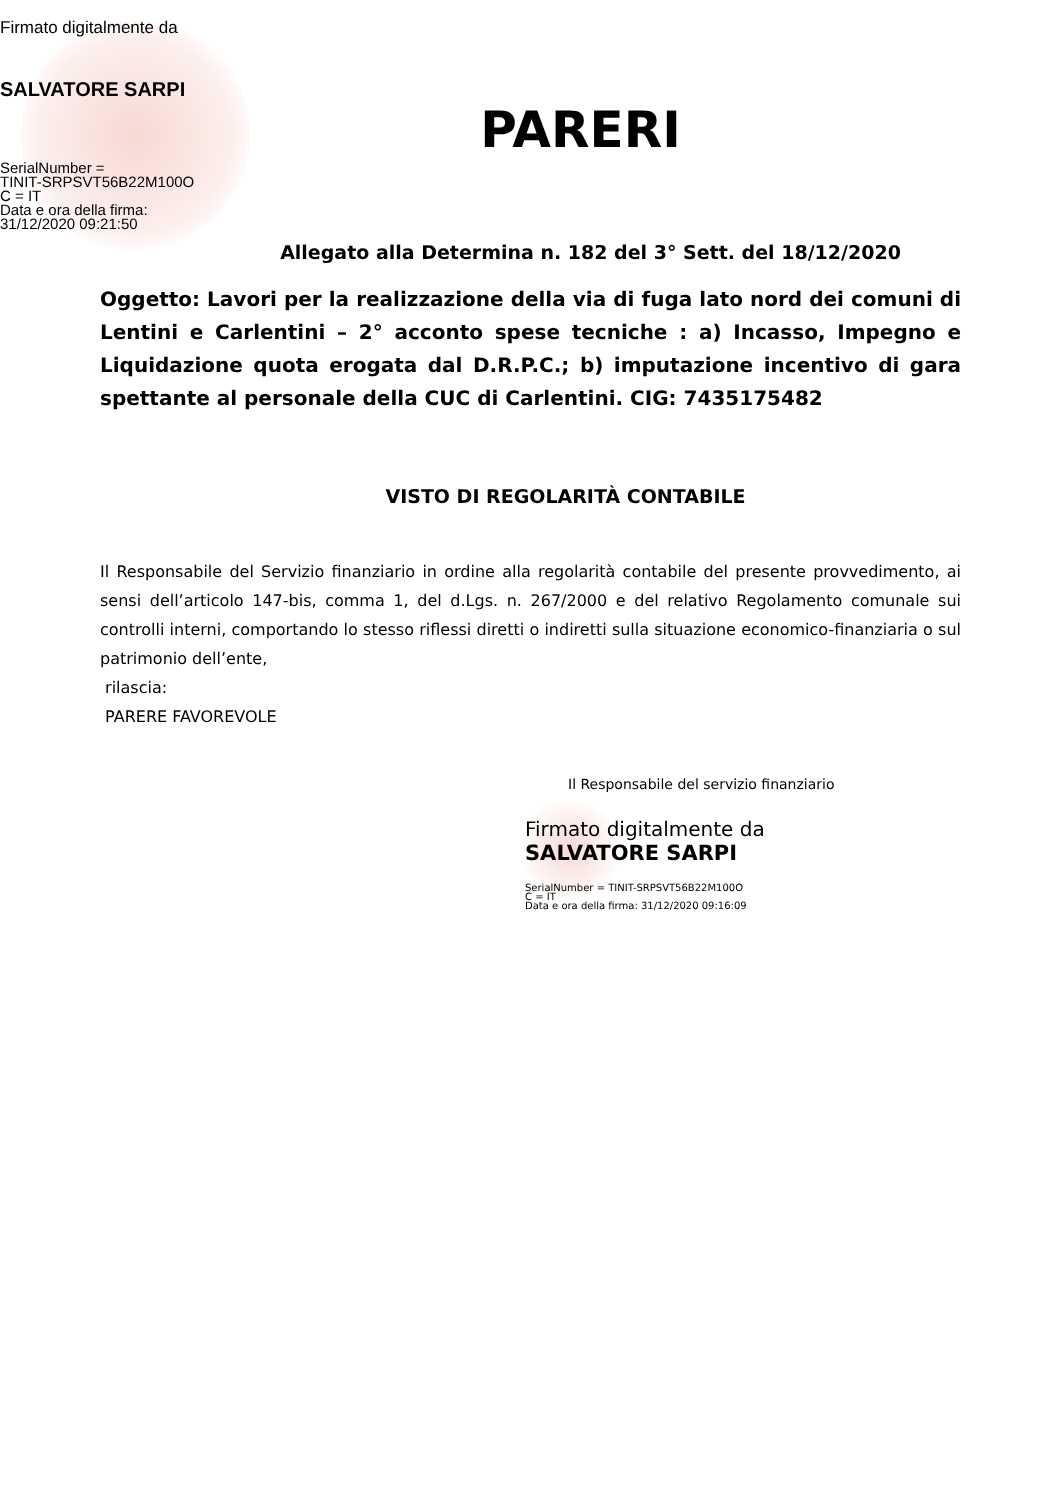Firmato digitalmente da
SALVATORE SARPI
SerialNumber =
TINIT-SRPSVT56B22M100O
C = IT
Data e ora della firma:
31/12/2020 09:21:50
PARERI
Allegato alla Determina n. 182 del 3° Sett. del 18/12/2020
Oggetto: Lavori per la realizzazione della via di fuga lato nord dei comuni di Lentini e Carlentini – 2° acconto spese tecniche : a) Incasso, Impegno e Liquidazione quota erogata dal D.R.P.C.; b) imputazione incentivo di gara spettante al personale della CUC di Carlentini. CIG: 7435175482
VISTO DI REGOLARITÀ CONTABILE
Il Responsabile del Servizio finanziario in ordine alla regolarità contabile del presente provvedimento, ai sensi dell’articolo 147-bis, comma 1, del d.Lgs. n. 267/2000 e del relativo Regolamento comunale sui controlli interni, comportando lo stesso riflessi diretti o indiretti sulla situazione economico-finanziaria o sul patrimonio dell’ente,
rilascia:
PARERE FAVOREVOLE
Il Responsabile del servizio finanziario
Firmato digitalmente da
SALVATORE SARPI
SerialNumber = TINIT-SRPSVT56B22M100O
C = IT
Data e ora della firma: 31/12/2020 09:16:09